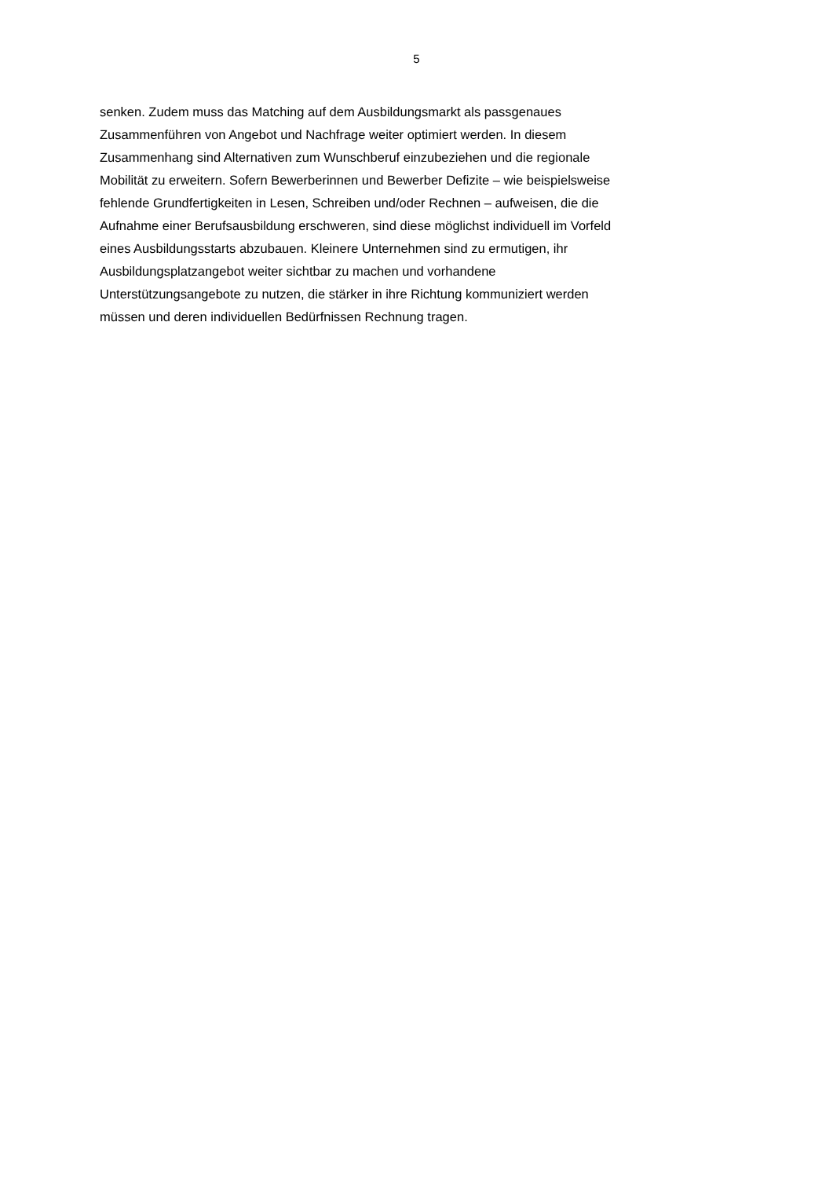5
senken. Zudem muss das Matching auf dem Ausbildungsmarkt als passgenaues
Zusammenführen von Angebot und Nachfrage weiter optimiert werden. In diesem
Zusammenhang sind Alternativen zum Wunschberuf einzubeziehen und die regionale
Mobilität zu erweitern. Sofern Bewerberinnen und Bewerber Defizite – wie beispielsweise
fehlende Grundfertigkeiten in Lesen, Schreiben und/oder Rechnen – aufweisen, die die
Aufnahme einer Berufsausbildung erschweren, sind diese möglichst individuell im Vorfeld
eines Ausbildungsstarts abzubauen. Kleinere Unternehmen sind zu ermutigen, ihr
Ausbildungsplatzangebot weiter sichtbar zu machen und vorhandene
Unterstützungsangebote zu nutzen, die stärker in ihre Richtung kommuniziert werden
müssen und deren individuellen Bedürfnissen Rechnung tragen.